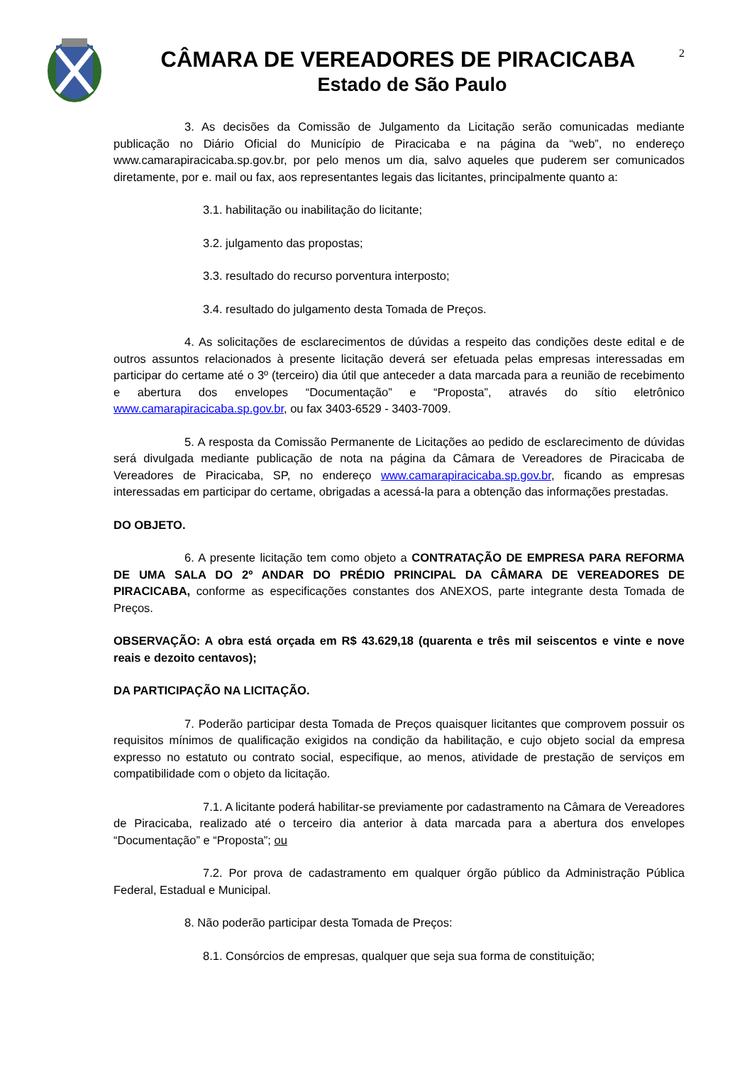CÂMARA DE VEREADORES DE PIRACICABA
Estado de São Paulo
2
3. As decisões da Comissão de Julgamento da Licitação serão comunicadas mediante publicação no Diário Oficial do Município de Piracicaba e na página da “web”, no endereço www.camarapiracicaba.sp.gov.br, por pelo menos um dia, salvo aqueles que puderem ser comunicados diretamente, por e. mail ou fax, aos representantes legais das licitantes, principalmente quanto a:
3.1. habilitação ou inabilitação do licitante;
3.2. julgamento das propostas;
3.3. resultado do recurso porventura interposto;
3.4. resultado do julgamento desta Tomada de Preços.
4. As solicitações de esclarecimentos de dúvidas a respeito das condições deste edital e de outros assuntos relacionados à presente licitação deverá ser efetuada pelas empresas interessadas em participar do certame até o 3º (terceiro) dia útil que anteceder a data marcada para a reunião de recebimento e abertura dos envelopes “Documentação” e “Proposta”, através do sítio eletrônico www.camarapiracicaba.sp.gov.br, ou fax 3403-6529 - 3403-7009.
5. A resposta da Comissão Permanente de Licitações ao pedido de esclarecimento de dúvidas será divulgada mediante publicação de nota na página da Câmara de Vereadores de Piracicaba de Vereadores de Piracicaba, SP, no endereço www.camarapiracicaba.sp.gov.br, ficando as empresas interessadas em participar do certame, obrigadas a acessá-la para a obtenção das informações prestadas.
DO OBJETO.
6. A presente licitação tem como objeto a CONTRATAÇÃO DE EMPRESA PARA REFORMA DE UMA SALA DO 2º ANDAR DO PRÉDIO PRINCIPAL DA CÂMARA DE VEREADORES DE PIRACICABA, conforme as especificações constantes dos ANEXOS, parte integrante desta Tomada de Preços.
OBSERVAÇÃO: A obra está orçada em R$ 43.629,18 (quarenta e três mil seiscentos e vinte e nove reais e dezoito centavos);
DA PARTICIPAÇÃO NA LICITAÇÃO.
7. Poderão participar desta Tomada de Preços quaisquer licitantes que comprovem possuir os requisitos mínimos de qualificação exigidos na condição da habilitação, e cujo objeto social da empresa expresso no estatuto ou contrato social, especifique, ao menos, atividade de prestação de serviços em compatibilidade com o objeto da licitação.
7.1. A licitante poderá habilitar-se previamente por cadastramento na Câmara de Vereadores de Piracicaba, realizado até o terceiro dia anterior à data marcada para a abertura dos envelopes “Documentação” e “Proposta”; ou
7.2. Por prova de cadastramento em qualquer órgão público da Administração Pública Federal, Estadual e Municipal.
8. Não poderão participar desta Tomada de Preços:
8.1. Consórcios de empresas, qualquer que seja sua forma de constituição;